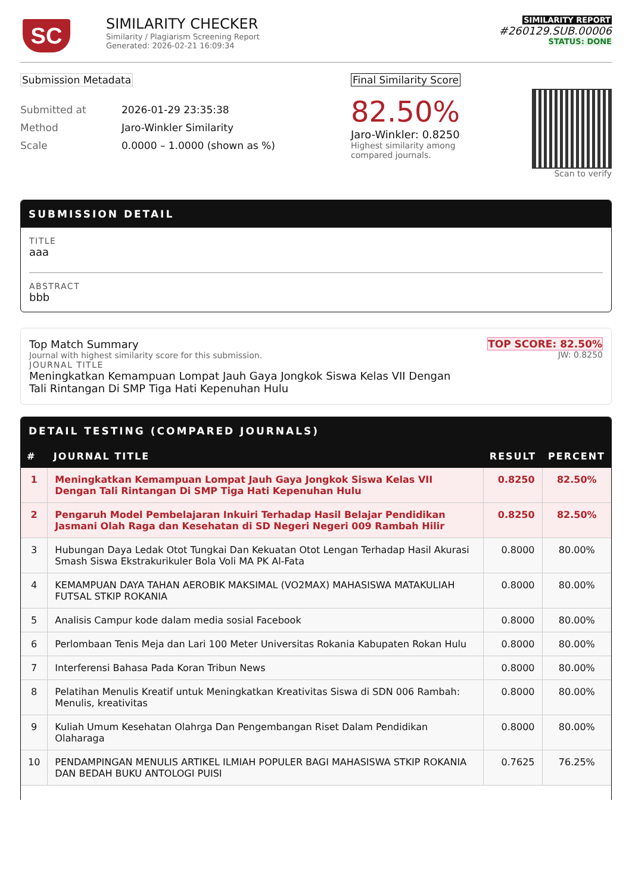SC
SIMILARITY CHECKER
Similarity / Plagiarism Screening Report
Generated: 2026-02-21 16:09:34
SIMILARITY REPORT
#260129.SUB.00006
STATUS: DONE
Submission Metadata
| Submitted at | 2026-01-29 23:35:38 |
| Method | Jaro-Winkler Similarity |
| Scale | 0.0000 – 1.0000 (shown as %) |
Final Similarity Score
82.50%
Jaro-Winkler: 0.8250
Highest similarity among
compared journals.
Scan to verify
SUBMISSION DETAIL
TITLE
aaa
ABSTRACT
bbb
Top Match Summary
Journal with highest similarity score for this submission.
JOURNAL TITLE
Meningkatkan Kemampuan Lompat Jauh Gaya Jongkok Siswa Kelas VII Dengan
Tali Rintangan Di SMP Tiga Hati Kepenuhan Hulu
TOP SCORE: 82.50%
JW: 0.8250
DETAIL TESTING (COMPARED JOURNALS)
| # | JOURNAL TITLE | RESULT | PERCENT |
| --- | --- | --- | --- |
| 1 | Meningkatkan Kemampuan Lompat Jauh Gaya Jongkok Siswa Kelas VII Dengan Tali Rintangan Di SMP Tiga Hati Kepenuhan Hulu | 0.8250 | 82.50% |
| 2 | Pengaruh Model Pembelajaran Inkuiri Terhadap Hasil Belajar Pendidikan Jasmani Olah Raga dan Kesehatan di SD Negeri Negeri 009 Rambah Hilir | 0.8250 | 82.50% |
| 3 | Hubungan Daya Ledak Otot Tungkai Dan Kekuatan Otot Lengan Terhadap Hasil Akurasi Smash Siswa Ekstrakurikuler Bola Voli MA PK Al-Fata | 0.8000 | 80.00% |
| 4 | KEMAMPUAN DAYA TAHAN AEROBIK MAKSIMAL (VO2MAX) MAHASISWA MATAKULIAH FUTSAL STKIP ROKANIA | 0.8000 | 80.00% |
| 5 | Analisis Campur kode dalam media sosial Facebook | 0.8000 | 80.00% |
| 6 | Perlombaan Tenis Meja dan Lari 100 Meter Universitas Rokania Kabupaten Rokan Hulu | 0.8000 | 80.00% |
| 7 | Interferensi Bahasa Pada Koran Tribun News | 0.8000 | 80.00% |
| 8 | Pelatihan Menulis Kreatif untuk Meningkatkan Kreativitas Siswa di SDN 006 Rambah: Menulis, kreativitas | 0.8000 | 80.00% |
| 9 | Kuliah Umum Kesehatan Olahrga Dan Pengembangan Riset Dalam Pendidikan Olaharaga | 0.8000 | 80.00% |
| 10 | PENDAMPINGAN MENULIS ARTIKEL ILMIAH POPULER BAGI MAHASISWA STKIP ROKANIA DAN BEDAH BUKU ANTOLOGI PUISI | 0.7625 | 76.25% |